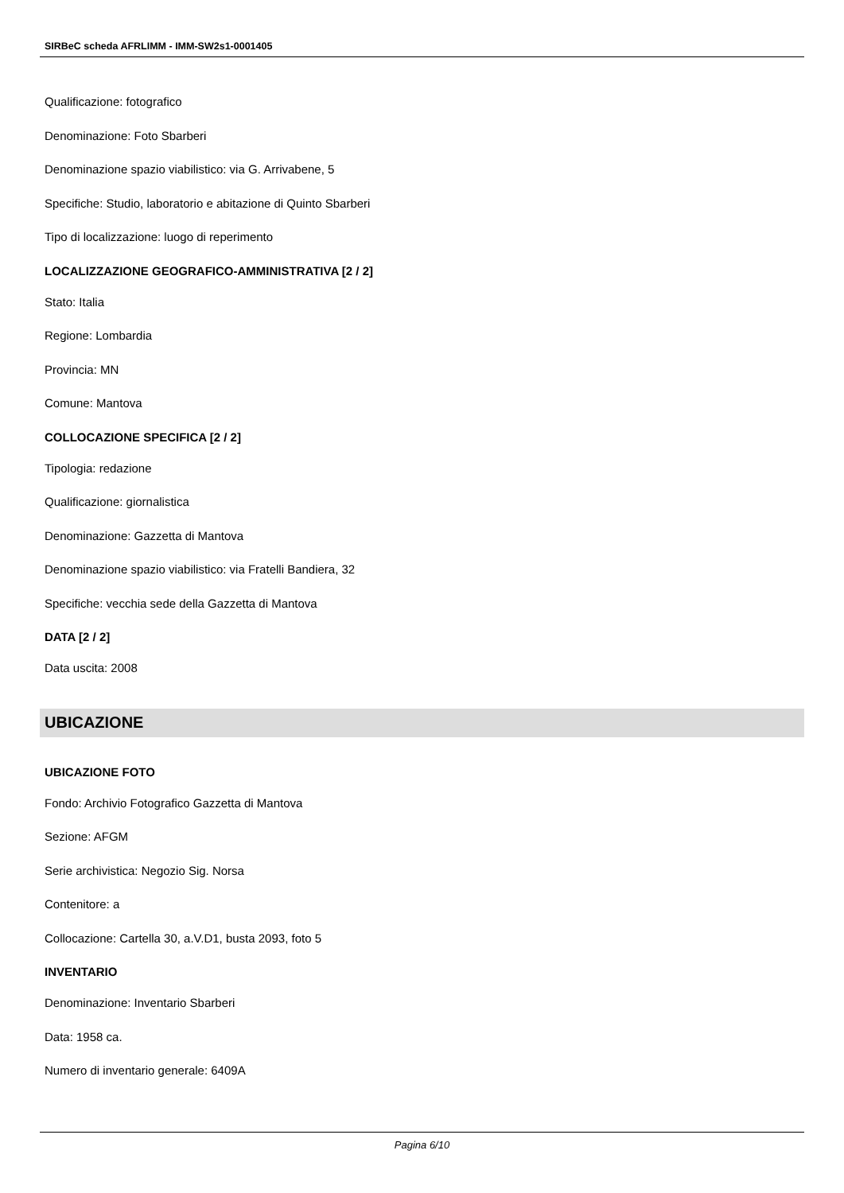SIRBeC scheda AFRLIMM - IMM-SW2s1-0001405
Qualificazione: fotografico
Denominazione: Foto Sbarberi
Denominazione spazio viabilistico: via G. Arrivabene, 5
Specifiche: Studio, laboratorio e abitazione di Quinto Sbarberi
Tipo di localizzazione: luogo di reperimento
LOCALIZZAZIONE GEOGRAFICO-AMMINISTRATIVA [2 / 2]
Stato: Italia
Regione: Lombardia
Provincia: MN
Comune: Mantova
COLLOCAZIONE SPECIFICA [2 / 2]
Tipologia: redazione
Qualificazione: giornalistica
Denominazione: Gazzetta di Mantova
Denominazione spazio viabilistico: via Fratelli Bandiera, 32
Specifiche: vecchia sede della Gazzetta di Mantova
DATA [2 / 2]
Data uscita: 2008
UBICAZIONE
UBICAZIONE FOTO
Fondo: Archivio Fotografico Gazzetta di Mantova
Sezione: AFGM
Serie archivistica: Negozio Sig. Norsa
Contenitore: a
Collocazione: Cartella 30, a.V.D1, busta 2093, foto 5
INVENTARIO
Denominazione: Inventario Sbarberi
Data: 1958 ca.
Numero di inventario generale: 6409A
Pagina 6/10